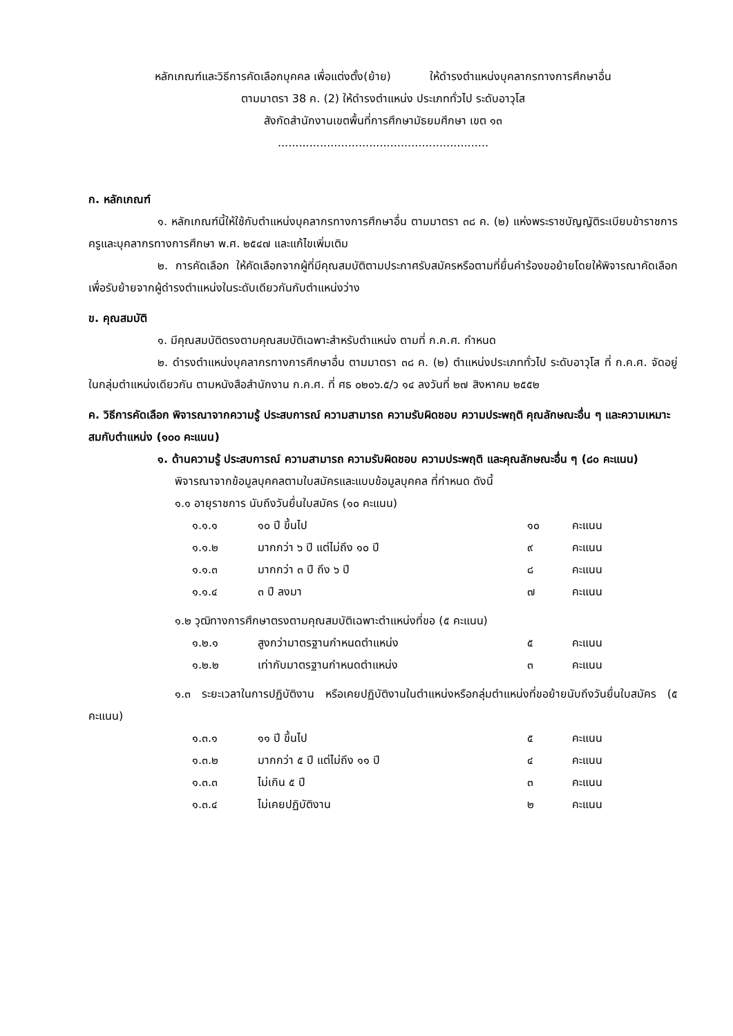หลักเกณฑ์และวิธีการคัดเลือกบุคคล เพื่อแต่งตั้ง(ย้าย) ให้ดำรงตำแหน่งบุคลากรทางการศึกษาอื่น
ตามมาตรา 38 ค. (2) ให้ดำรงตำแหน่ง ประเภททั่วไป ระดับอาวุโส
สังกัดสำนักงานเขตพื้นที่การศึกษามัธยมศึกษา เขต ๑๓
............................................................
ก. หลักเกณฑ์
๑. หลักเกณฑ์นี้ให้ใช้กับตำแหน่งบุคลากรทางการศึกษาอื่น ตามมาตรา ๓๘ ค. (๒) แห่งพระราชบัญญัติระเบียบข้าราชการครูและบุคลากรทางการศึกษา พ.ศ. ๒๕๔๗ และแก้ไขเพิ่มเติม
๒. การคัดเลือก ให้คัดเลือกจากผู้ที่มีคุณสมบัติตามประกาศรับสมัครหรือตามที่ยื่นคำร้องขอย้ายโดยให้พิจารณาคัดเลือกเพื่อรับย้ายจากผู้ดำรงตำแหน่งในระดับเดียวกันกับตำแหน่งว่าง
ข. คุณสมบัติ
๑. มีคุณสมบัติตรงตามคุณสมบัติเฉพาะสำหรับตำแหน่ง ตามที่ ก.ค.ศ. กำหนด
๒. ดำรงตำแหน่งบุคลากรทางการศึกษาอื่น ตามมาตรา ๓๘ ค. (๒) ตำแหน่งประเภททั่วไป ระดับอาวุโส ที่ ก.ค.ศ. จัดอยู่ในกลุ่มตำแหน่งเดียวกัน ตามหนังสือสำนักงาน ก.ค.ศ. ที่ ศธ ๐๒๐๖.๕/ว ๑๔ ลงวันที่ ๒๗ สิงหาคม ๒๕๕๒
ค. วิธีการคัดเลือก พิจารณาจากความรู้ ประสบการณ์ ความสามารถ ความรับผิดชอบ ความประพฤติ คุณลักษณะอื่น ๆ และความเหมาะสมกับตำแหน่ง (๑๐๐ คะแนน)
๑. ด้านความรู้ ประสบการณ์ ความสามารถ ความรับผิดชอบ ความประพฤติ และคุณลักษณะอื่น ๆ (๘๐ คะแนน)
พิจารณาจากข้อมูลบุคคลตามใบสมัครและแบบข้อมูลบุคคล ที่กำหนด ดังนี้
๑.๑ อายุราชการ นับถึงวันยื่นใบสมัคร (๑๐ คะแนน)
| ๑.๑.๑ | ๑๐ ปี ขึ้นไป | ๑๐ | คะแนน |
| ๑.๑.๒ | มากกว่า ๖ ปี แต่ไม่ถึง ๑๐ ปี | ๙ | คะแนน |
| ๑.๑.๓ | มากกว่า ๓ ปี ถึง ๖ ปี | ๘ | คะแนน |
| ๑.๑.๔ | ๓ ปี ลงมา | ๗ | คะแนน |
๑.๒ วุฒิทางการศึกษาตรงตามคุณสมบัติเฉพาะตำแหน่งที่ขอ (๕ คะแนน)
| ๑.๒.๑ | สูงกว่ามาตรฐานกำหนดตำแหน่ง | ๕ | คะแนน |
| ๑.๒.๒ | เท่ากับมาตรฐานกำหนดตำแหน่ง | ๓ | คะแนน |
๑.๓ ระยะเวลาในการปฏิบัติงาน หรือเคยปฏิบัติงานในตำแหน่งหรือกลุ่มตำแหน่งที่ขอย้ายนับถึงวันยื่นใบสมัคร (๕ คะแนน)
| ๑.๓.๑ | ๑๑ ปี ขึ้นไป | ๕ | คะแนน |
| ๑.๓.๒ | มากกว่า ๕ ปี แต่ไม่ถึง ๑๑ ปี | ๔ | คะแนน |
| ๑.๓.๓ | ไม่เกิน ๕ ปี | ๓ | คะแนน |
| ๑.๓.๔ | ไม่เคยปฏิบัติงาน | ๒ | คะแนน |